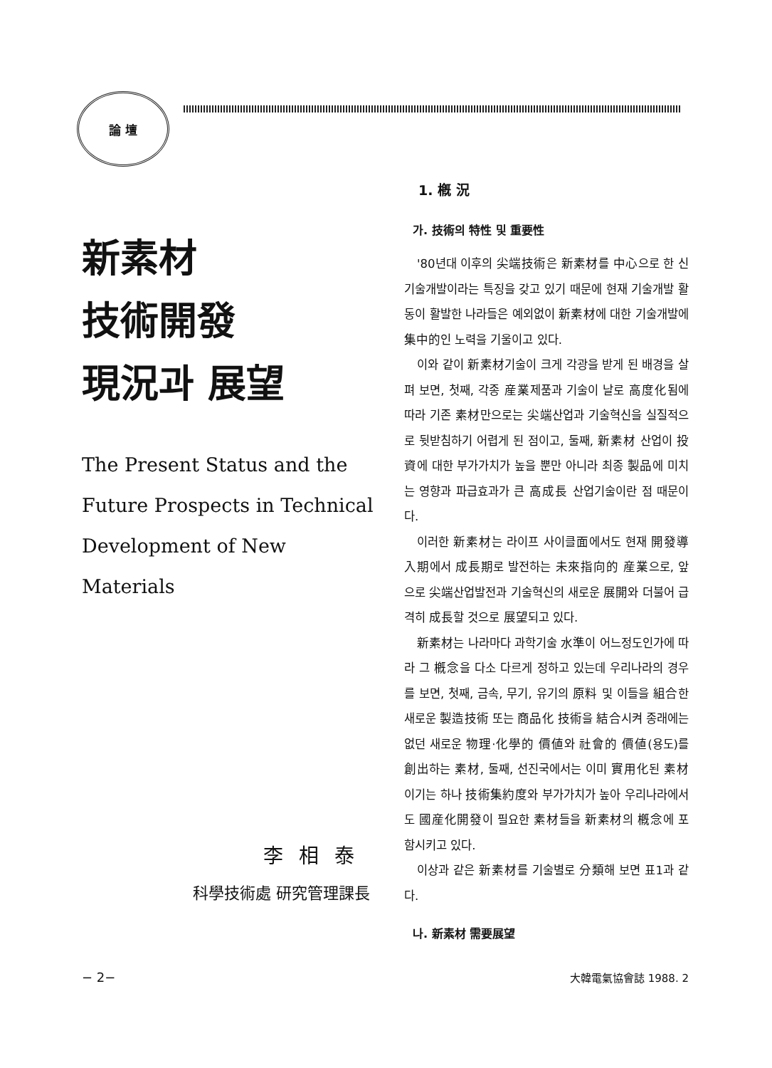論 壇
新素材
技術開發
現況과 展望
The Present Status and the
Future Prospects in Technical
Development of New Materials
李相泰
科學技術處 研究管理課長
1. 槪 況
가. 技術의 特性 및 重要性
'80년대 이후의 尖端技術은 新素材를 中心으로 한 신기술개발이라는 특징을 갖고 있기 때문에 현재 기술개발 활동이 활발한 나라들은 예외없이 新素材에 대한 기술개발에 集中的인 노력을 기울이고 있다.
이와 같이 新素材기술이 크게 각광을 받게 된 배경을 살펴 보면, 첫째, 각종 産業제품과 기술이 날로 高度化됨에 따라 기존 素材만으로는 尖端산업과 기술혁신을 실질적으로 뒷받침하기 어렵게 된 점이고, 둘째, 新素材 산업이 投資에 대한 부가가치가 높을 뿐만 아니라 최종 製品에 미치는 영향과 파급효과가 큰 高成長 산업기술이란 점 때문이다.
이러한 新素材는 라이프 사이클面에서도 현재 開發導入期에서 成長期로 발전하는 未來指向的 産業으로, 앞으로 尖端산업발전과 기술혁신의 새로운 展開와 더불어 급격히 成長할 것으로 展望되고 있다.
新素材는 나라마다 과학기술 水準이 어느정도인가에 따라 그 槪念을 다소 다르게 정하고 있는데 우리나라의 경우를 보면, 첫째, 금속, 무기, 유기의 原料 및 이들을 組合한 새로운 製造技術 또는 商品化 技術을 結合시켜 종래에는 없던 새로운 物理·化學的 價値와 社會的 價値(용도)를 創出하는 素材, 둘째, 선진국에서는 이미 實用化된 素材이기는 하나 技術集約度와 부가가치가 높아 우리나라에서도 國産化開發이 필요한 素材들을 新素材의 槪念에 포함시키고 있다.
이상과 같은 新素材를 기술별로 分類해 보면 표1과 같다.
나. 新素材 需要展望
− 2− 大韓電氣協會誌 1988. 2